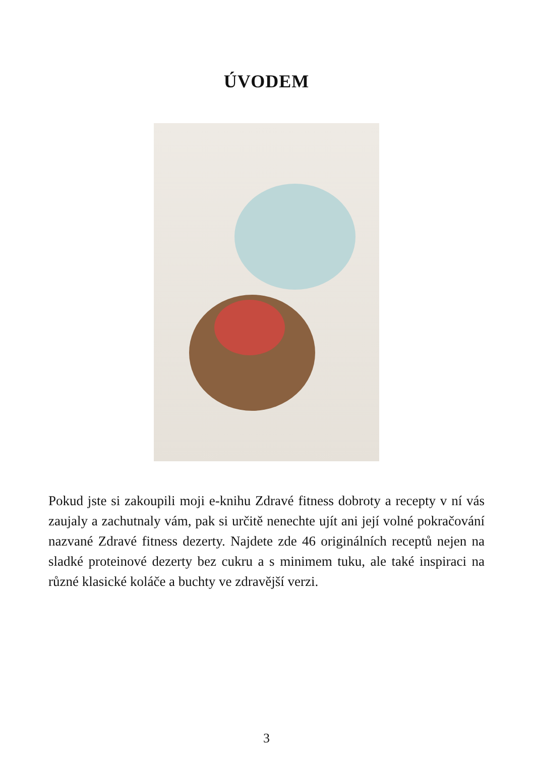ÚVODEM
Pokud jste si zakoupili moji e-knihu Zdravé fitness dobroty a recepty v ní vás zaujaly a zachutnaly vám, pak si určitě nenechte ujít ani její volné pokračování nazvané Zdravé fitness dezerty. Najdete zde 46 originálních receptů nejen na sladké proteinové dezerty bez cukru a s minimem tuku, ale také inspiraci na různé klasické koláče a buchty ve zdravější verzi.
3